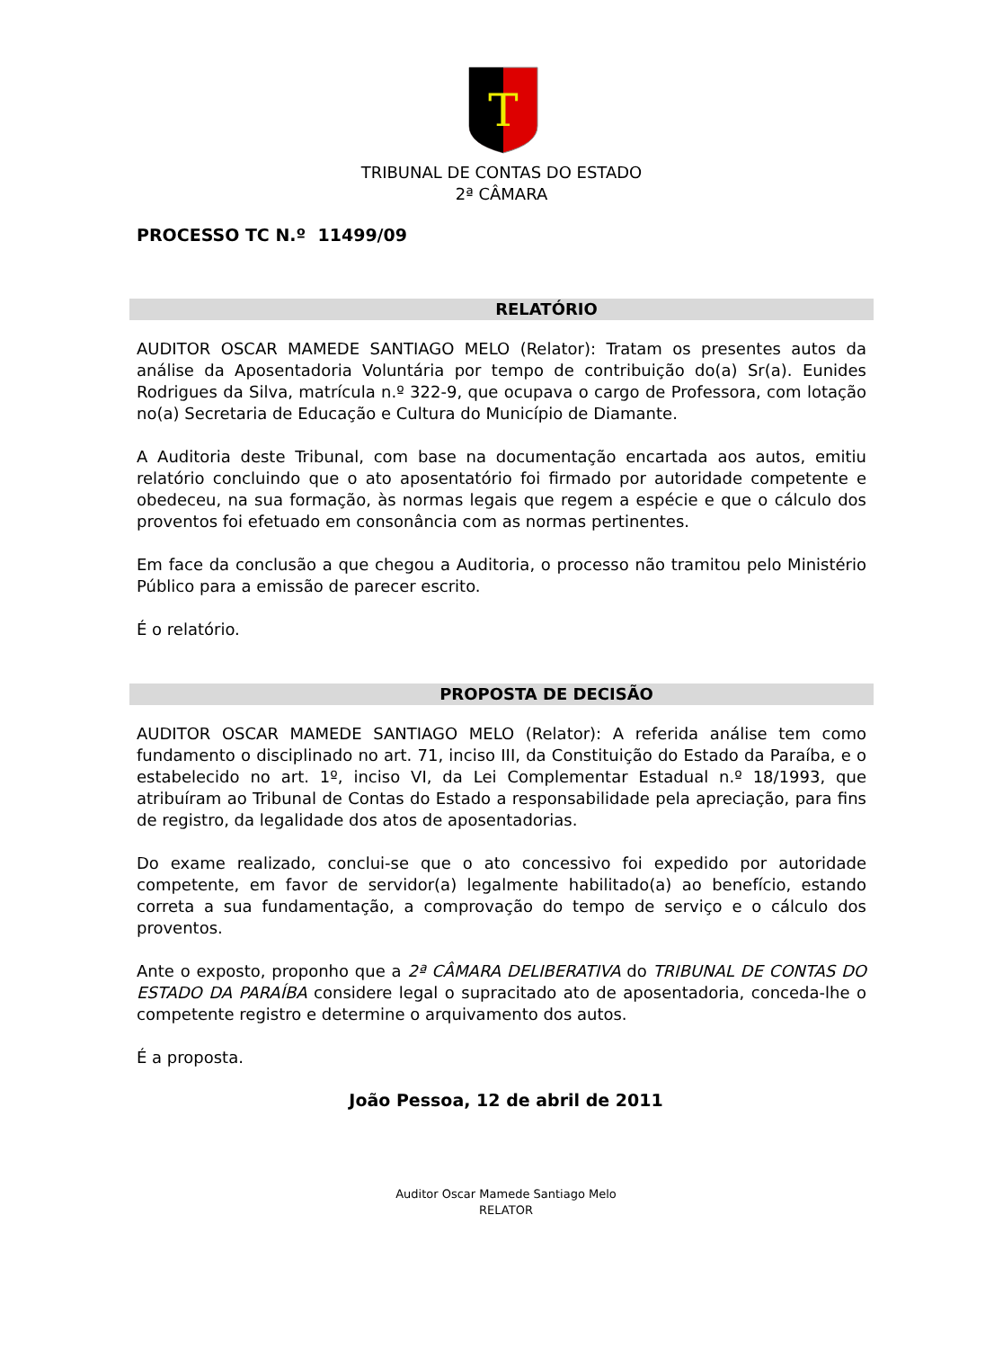T
TRIBUNAL DE CONTAS DO ESTADO
2ª CÂMARA
PROCESSO TC N.º 11499/09
RELATÓRIO
AUDITOR OSCAR MAMEDE SANTIAGO MELO (Relator): Tratam os presentes autos da análise da Aposentadoria Voluntária por tempo de contribuição do(a) Sr(a). Eunides Rodrigues da Silva, matrícula n.º 322-9, que ocupava o cargo de Professora, com lotação no(a) Secretaria de Educação e Cultura do Município de Diamante.
A Auditoria deste Tribunal, com base na documentação encartada aos autos, emitiu relatório concluindo que o ato aposentatório foi firmado por autoridade competente e obedeceu, na sua formação, às normas legais que regem a espécie e que o cálculo dos proventos foi efetuado em consonância com as normas pertinentes.
Em face da conclusão a que chegou a Auditoria, o processo não tramitou pelo Ministério Público para a emissão de parecer escrito.
É o relatório.
PROPOSTA DE DECISÃO
AUDITOR OSCAR MAMEDE SANTIAGO MELO (Relator): A referida análise tem como fundamento o disciplinado no art. 71, inciso III, da Constituição do Estado da Paraíba, e o estabelecido no art. 1º, inciso VI, da Lei Complementar Estadual n.º 18/1993, que atribuíram ao Tribunal de Contas do Estado a responsabilidade pela apreciação, para fins de registro, da legalidade dos atos de aposentadorias.
Do exame realizado, conclui-se que o ato concessivo foi expedido por autoridade competente, em favor de servidor(a) legalmente habilitado(a) ao benefício, estando correta a sua fundamentação, a comprovação do tempo de serviço e o cálculo dos proventos.
Ante o exposto, proponho que a 2ª CÂMARA DELIBERATIVA do TRIBUNAL DE CONTAS DO ESTADO DA PARAÍBA considere legal o supracitado ato de aposentadoria, conceda-lhe o competente registro e determine o arquivamento dos autos.
É a proposta.
João Pessoa, 12 de abril de 2011
Auditor Oscar Mamede Santiago Melo
RELATOR